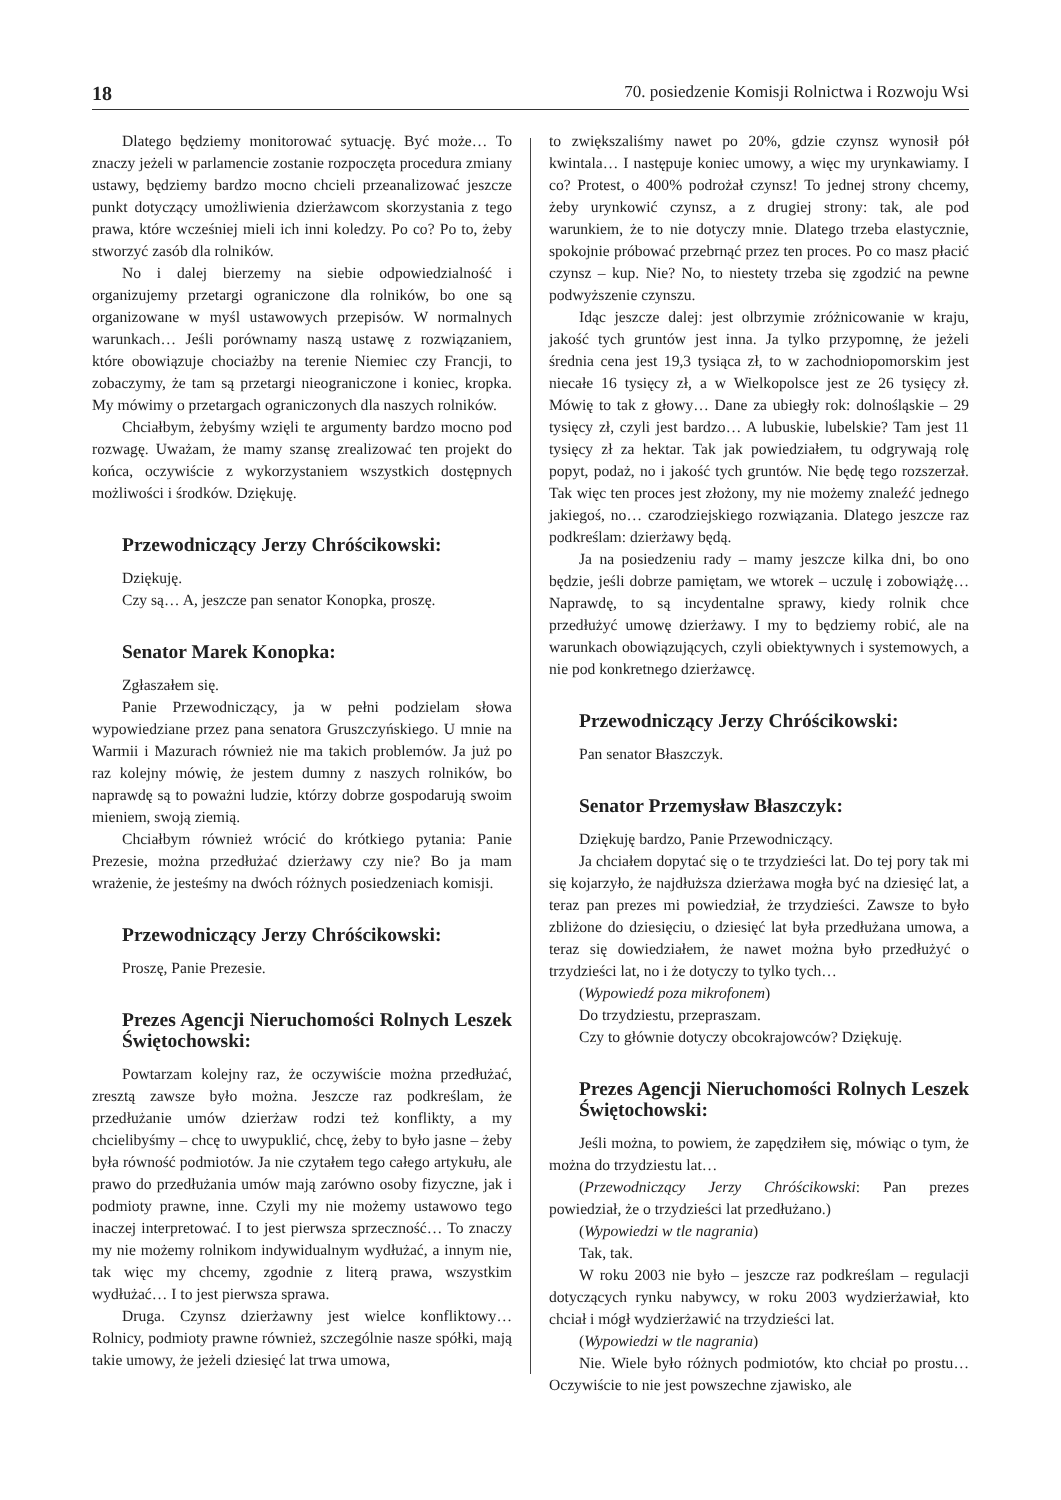18 70. posiedzenie Komisji Rolnictwa i Rozwoju Wsi
Dlatego będziemy monitorować sytuację. Być może… To znaczy jeżeli w parlamencie zostanie rozpoczęta procedura zmiany ustawy, będziemy bardzo mocno chcieli przeanalizować jeszcze punkt dotyczący umożliwienia dzierżawcom skorzystania z tego prawa, które wcześniej mieli ich inni koledzy. Po co? Po to, żeby stworzyć zasób dla rolników.
No i dalej bierzemy na siebie odpowiedzialność i organizujemy przetargi ograniczone dla rolników, bo one są organizowane w myśl ustawowych przepisów. W normalnych warunkach… Jeśli porównamy naszą ustawę z rozwiązaniem, które obowiązuje chociażby na terenie Niemiec czy Francji, to zobaczymy, że tam są przetargi nieograniczone i koniec, kropka. My mówimy o przetargach ograniczonych dla naszych rolników.
Chciałbym, żebyśmy wzięli te argumenty bardzo mocno pod rozwagę. Uważam, że mamy szansę zrealizować ten projekt do końca, oczywiście z wykorzystaniem wszystkich dostępnych możliwości i środków. Dziękuję.
Przewodniczący Jerzy Chróścikowski:
Dziękuję.
Czy są… A, jeszcze pan senator Konopka, proszę.
Senator Marek Konopka:
Zgłaszałem się.
Panie Przewodniczący, ja w pełni podzielam słowa wypowiedziane przez pana senatora Gruszczyńskiego. U mnie na Warmii i Mazurach również nie ma takich problemów. Ja już po raz kolejny mówię, że jestem dumny z naszych rolników, bo naprawdę są to poważni ludzie, którzy dobrze gospodarują swoim mieniem, swoją ziemią.
Chciałbym również wrócić do krótkiego pytania: Panie Prezesie, można przedłużać dzierżawy czy nie? Bo ja mam wrażenie, że jesteśmy na dwóch różnych posiedzeniach komisji.
Przewodniczący Jerzy Chróścikowski:
Proszę, Panie Prezesie.
Prezes Agencji Nieruchomości Rolnych Leszek Świętochowski:
Powtarzam kolejny raz, że oczywiście można przedłużać, zresztą zawsze było można. Jeszcze raz podkreślam, że przedłużanie umów dzierżaw rodzi też konflikty, a my chcielibyśmy – chcę to uwypuklić, chcę, żeby to było jasne – żeby była równość podmiotów. Ja nie czytałem tego całego artykułu, ale prawo do przedłużania umów mają zarówno osoby fizyczne, jak i podmioty prawne, inne. Czyli my nie możemy ustawowo tego inaczej interpretować. I to jest pierwsza sprzeczność… To znaczy my nie możemy rolnikom indywidualnym wydłużać, a innym nie, tak więc my chcemy, zgodnie z literą prawa, wszystkim wydłużać… I to jest pierwsza sprawa.
Druga. Czynsz dzierżawny jest wielce konfliktowy… Rolnicy, podmioty prawne również, szczególnie nasze spółki, mają takie umowy, że jeżeli dziesięć lat trwa umowa,
to zwiększaliśmy nawet po 20%, gdzie czynsz wynosił pół kwintala… I następuje koniec umowy, a więc my urynkawiamy. I co? Protest, o 400% podrożał czynsz! To jednej strony chcemy, żeby urynkowić czynsz, a z drugiej strony: tak, ale pod warunkiem, że to nie dotyczy mnie. Dlatego trzeba elastycznie, spokojnie próbować przebrnąć przez ten proces. Po co masz płacić czynsz – kup. Nie? No, to niestety trzeba się zgodzić na pewne podwyższenie czynszu.
Idąc jeszcze dalej: jest olbrzymie zróżnicowanie w kraju, jakość tych gruntów jest inna. Ja tylko przypomnę, że jeżeli średnia cena jest 19,3 tysiąca zł, to w zachodniopomorskim jest niecałe 16 tysięcy zł, a w Wielkopolsce jest ze 26 tysięcy zł. Mówię to tak z głowy… Dane za ubiegły rok: dolnośląskie – 29 tysięcy zł, czyli jest bardzo… A lubuskie, lubelskie? Tam jest 11 tysięcy zł za hektar. Tak jak powiedziałem, tu odgrywają rolę popyt, podaż, no i jakość tych gruntów. Nie będę tego rozszerzał. Tak więc ten proces jest złożony, my nie możemy znaleźć jednego jakiegoś, no… czarodziejskiego rozwiązania. Dlatego jeszcze raz podkreślam: dzierżawy będą.
Ja na posiedzeniu rady – mamy jeszcze kilka dni, bo ono będzie, jeśli dobrze pamiętam, we wtorek – uczulę i zobowiążę… Naprawdę, to są incydentalne sprawy, kiedy rolnik chce przedłużyć umowę dzierżawy. I my to będziemy robić, ale na warunkach obowiązujących, czyli obiektywnych i systemowych, a nie pod konkretnego dzierżawcę.
Przewodniczący Jerzy Chróścikowski:
Pan senator Błaszczyk.
Senator Przemysław Błaszczyk:
Dziękuję bardzo, Panie Przewodniczący.
Ja chciałem dopytać się o te trzydzieści lat. Do tej pory tak mi się kojarzyło, że najdłuższa dzierżawa mogła być na dziesięć lat, a teraz pan prezes mi powiedział, że trzydzieści. Zawsze to było zbliżone do dziesięciu, o dziesięć lat była przedłużana umowa, a teraz się dowiedziałem, że nawet można było przedłużyć o trzydzieści lat, no i że dotyczy to tylko tych…
(Wypowiedź poza mikrofonem)
Do trzydziestu, przepraszam.
Czy to głównie dotyczy obcokrajowców? Dziękuję.
Prezes Agencji Nieruchomości Rolnych Leszek Świętochowski:
Jeśli można, to powiem, że zapędziłem się, mówiąc o tym, że można do trzydziestu lat…
(Przewodniczący Jerzy Chróścikowski: Pan prezes powiedział, że o trzydzieści lat przedłużano.)
(Wypowiedzi w tle nagrania)
Tak, tak.
W roku 2003 nie było – jeszcze raz podkreślam – regulacji dotyczących rynku nabywcy, w roku 2003 wydzierżawiał, kto chciał i mógł wydzierżawić na trzydzieści lat.
(Wypowiedzi w tle nagrania)
Nie. Wiele było różnych podmiotów, kto chciał po prostu… Oczywiście to nie jest powszechne zjawisko, ale